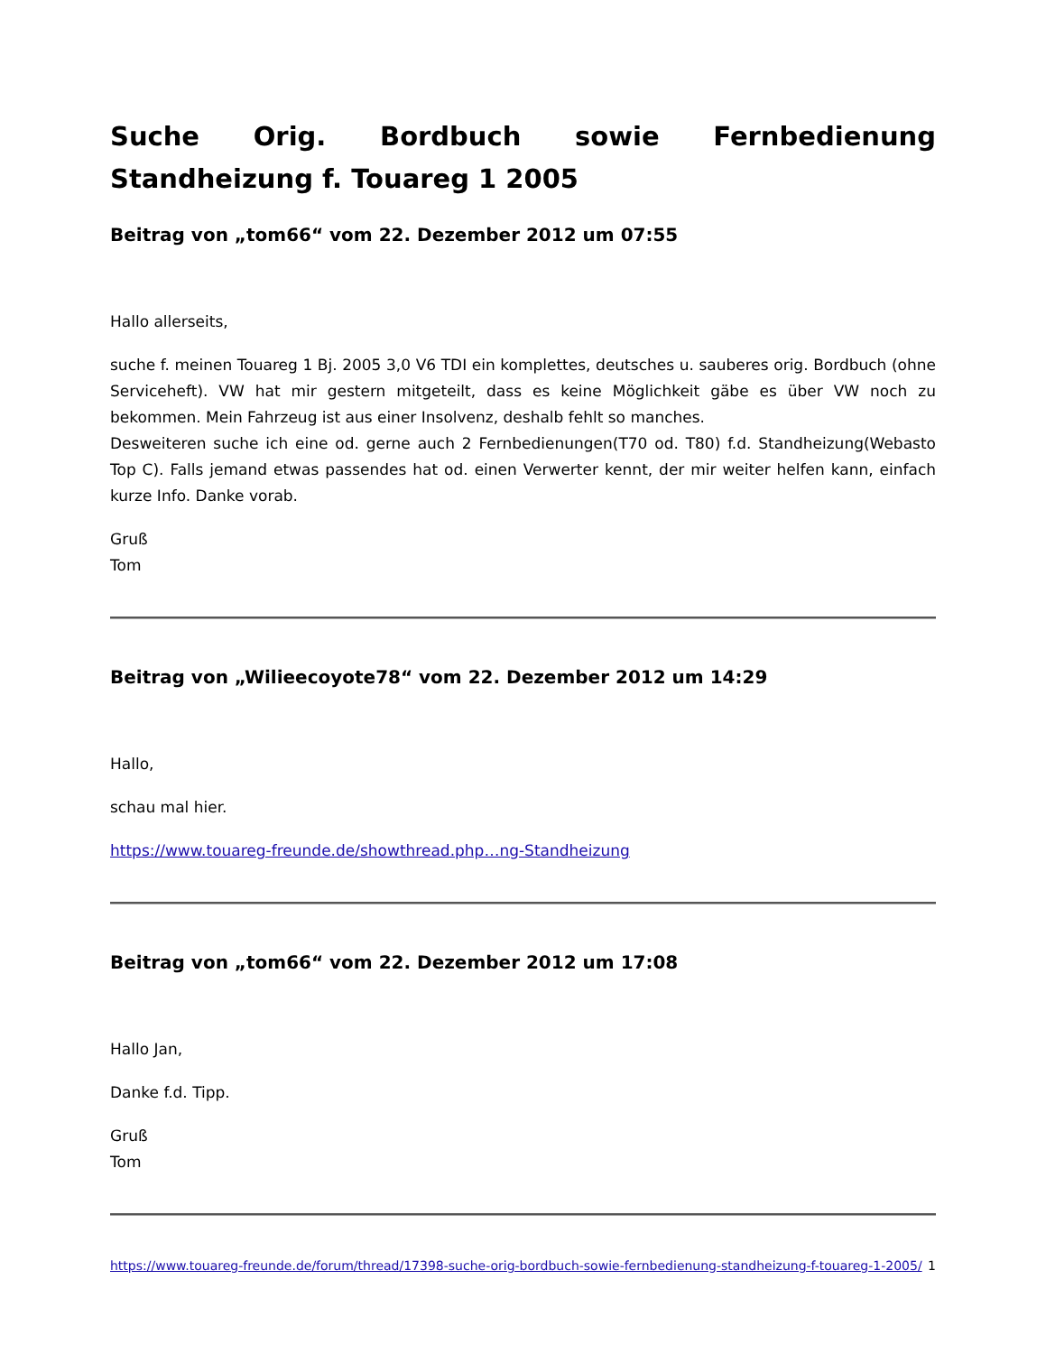Suche Orig. Bordbuch sowie Fernbedienung Standheizung f. Touareg 1 2005
Beitrag von „tom66“ vom 22. Dezember 2012 um 07:55
Hallo allerseits,
suche f. meinen Touareg 1 Bj. 2005 3,0 V6 TDI ein komplettes, deutsches u. sauberes orig. Bordbuch (ohne Serviceheft). VW hat mir gestern mitgeteilt, dass es keine Möglichkeit gäbe es über VW noch zu bekommen. Mein Fahrzeug ist aus einer Insolvenz, deshalb fehlt so manches.
Desweiteren suche ich eine od. gerne auch 2 Fernbedienungen(T70 od. T80) f.d. Standheizung(Webasto Top C). Falls jemand etwas passendes hat od. einen Verwerter kennt, der mir weiter helfen kann, einfach kurze Info. Danke vorab.
Gruß
Tom
Beitrag von „Wilieecoyote78“ vom 22. Dezember 2012 um 14:29
Hallo,
schau mal hier.
https://www.touareg-freunde.de/showthread.php…ng-Standheizung
Beitrag von „tom66“ vom 22. Dezember 2012 um 17:08
Hallo Jan,
Danke f.d. Tipp.
Gruß
Tom
https://www.touareg-freunde.de/forum/thread/17398-suche-orig-bordbuch-sowie-fernbedienung-standheizung-f-touareg-1-2005/ 1